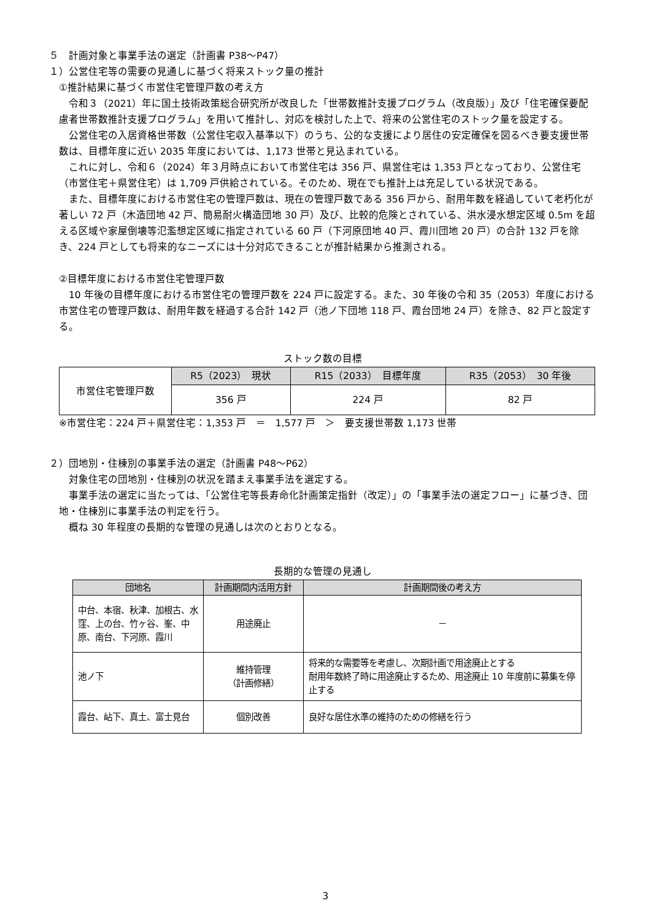５　計画対象と事業手法の選定（計画書 P38～P47）
１）公営住宅等の需要の見通しに基づく将来ストック量の推計
①推計結果に基づく市営住宅管理戸数の考え方
令和３（2021）年に国土技術政策総合研究所が改良した「世帯数推計支援プログラム（改良版）」及び「住宅確保要配慮者世帯数推計支援プログラム」を用いて推計し、対応を検討した上で、将来の公営住宅のストック量を設定する。
公営住宅の入居資格世帯数（公営住宅収入基準以下）のうち、公的な支援により居住の安定確保を図るべき要支援世帯数は、目標年度に近い 2035 年度においては、1,173 世帯と見込まれている。
これに対し、令和６（2024）年３月時点において市営住宅は 356 戸、県営住宅は 1,353 戸となっており、公営住宅（市営住宅＋県営住宅）は 1,709 戸供給されている。そのため、現在でも推計上は充足している状況である。
また、目標年度における市営住宅の管理戸数は、現在の管理戸数である 356 戸から、耐用年数を経過していて老朽化が著しい 72 戸（木造団地 42 戸、簡易耐火構造団地 30 戸）及び、比較的危険とされている、洪水浸水想定区域 0.5m を超える区域や家屋倒壊等氾濫想定区域に指定されている 60 戸（下河原団地 40 戸、霞川団地 20 戸）の合計 132 戸を除き、224 戸としても将来的なニーズには十分対応できることが推計結果から推測される。
②目標年度における市営住宅管理戸数
10 年後の目標年度における市営住宅の管理戸数を 224 戸に設定する。また、30 年後の令和 35（2053）年度における市営住宅の管理戸数は、耐用年数を経過する合計 142 戸（池ノ下団地 118 戸、霞台団地 24 戸）を除き、82 戸と設定する。
ストック数の目標
| 市営住宅管理戸数 | R5（2023） 現状 | R15（2033） 目標年度 | R35（2053） 30 年後 |
| | 356 戸 | 224 戸 | 82 戸 |
※市営住宅：224 戸＋県営住宅：1,353 戸　＝　1,577 戸　＞　要支援世帯数 1,173 世帯
２）団地別・住棟別の事業手法の選定（計画書 P48～P62）
対象住宅の団地別・住棟別の状況を踏まえ事業手法を選定する。
事業手法の選定に当たっては、「公営住宅等長寿命化計画策定指針（改定）」の「事業手法の選定フロー」に基づき、団地・住棟別に事業手法の判定を行う。
概ね 30 年程度の長期的な管理の見通しは次のとおりとなる。
長期的な管理の見通し
| 団地名 | 計画期間内活用方針 | 計画期間後の考え方 |
| --- | --- | --- |
| 中台、本宿、秋津、加根古、水窪、上の台、竹ヶ谷、峯、中原、南台、下河原、霞川 | 用途廃止 | － |
| 池ノ下 | 維持管理 （計画修繕） | 将来的な需要等を考慮し、次期計画で用途廃止とする 耐用年数終了時に用途廃止するため、用途廃止 10 年度前に募集を停止する |
| 霞台、岾下、真土、富士見台 | 個別改善 | 良好な居住水準の維持のための修繕を行う |
3